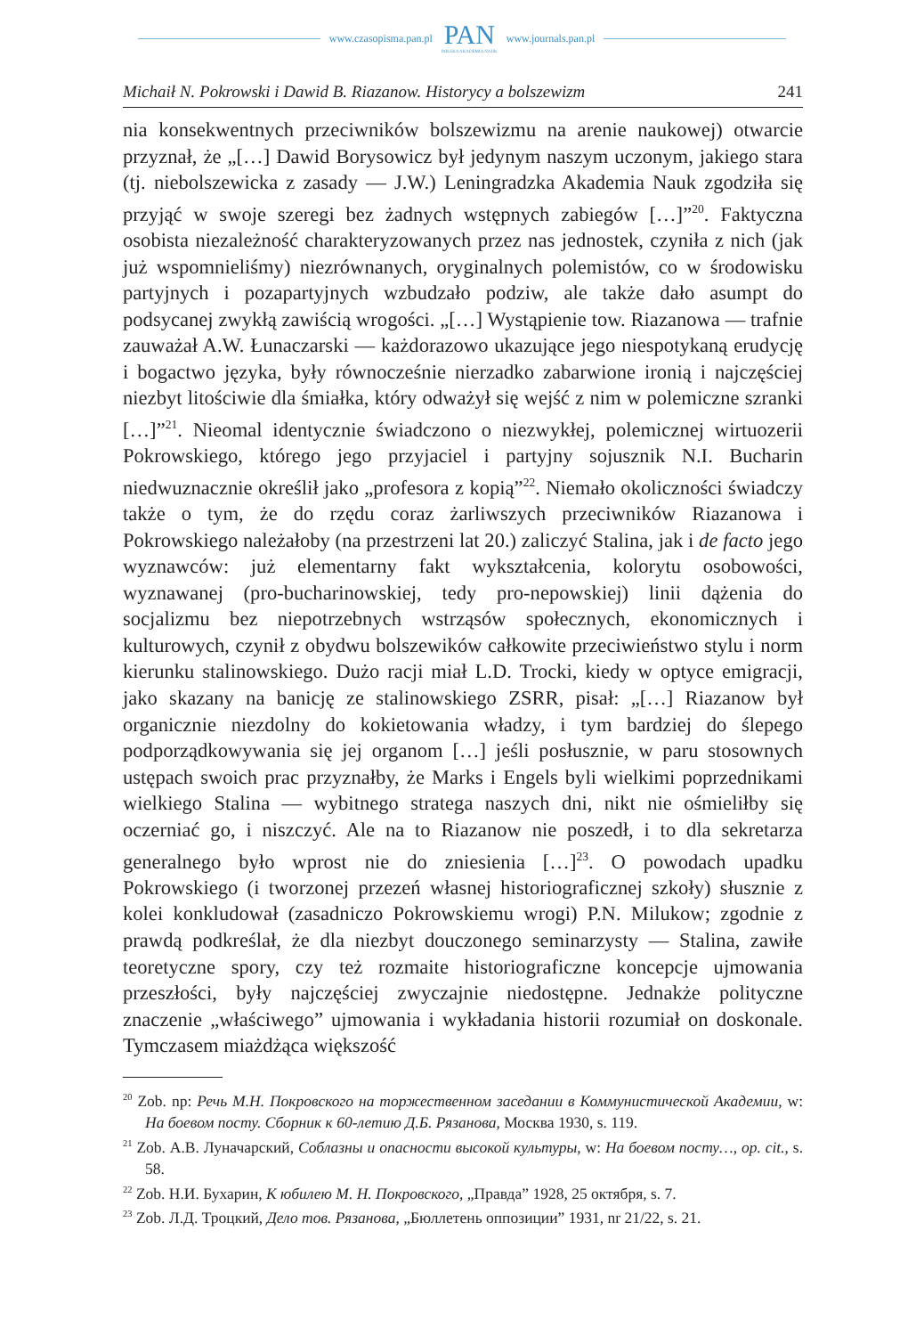www.czasopisma.pan.pl
PAN
POLSKA AKADEMIA NAUK
www.journals.pan.pl
Michaił N. Pokrowski i Dawid B. Riazanow. Historycy a bolszewizm 241
nia konsekwentnych przeciwników bolszewizmu na arenie naukowej) otwarcie przyznał, że „[…] Dawid Borysowicz był jedynym naszym uczonym, jakiego stara (tj. niebolszewicka z zasady — J.W.) Leningradzka Akademia Nauk zgodziła się przyjąć w swoje szeregi bez żadnych wstępnych zabiegów […]”<sup>20</sup>. Faktyczna osobista niezależność charakteryzowanych przez nas jednostek, czyniła z nich (jak już wspomnieliśmy) niezrównanych, oryginalnych polemistów, co w środowisku partyjnych i pozapartyjnych wzbudzało podziw, ale także dało asumpt do podsycanej zwykłą zawiścią wrogości. „[…] Wystąpienie tow. Riazanowa — trafnie zauważał A.W. Łunaczarski — każdorazowo ukazujące jego niespotykaną erudycję i bogactwo języka, były równocześnie nierzadko zabarwione ironią i najczęściej niezbyt litościwie dla śmiałka, który odważył się wejść z nim w polemiczne szranki […]”<sup>21</sup>. Nieomal identycznie świadczono o niezwykłej, polemicznej wirtuozerii Pokrowskiego, którego jego przyjaciel i partyjny sojusznik N.I. Bucharin niedwuznacznie określił jako „profesora z kopią”<sup>22</sup>. Niemało okoliczności świadczy także o tym, że do rzędu coraz żarliwszych przeciwników Riazanowa i Pokrowskiego należałoby (na przestrzeni lat 20.) zaliczyć Stalina, jak i de facto jego wyznawców: już elementarny fakt wykształcenia, kolorytu osobowości, wyznawanej (pro-bucharinowskiej, tedy pro-nepowskiej) linii dążenia do socjalizmu bez niepotrzebnych wstrząsów społecznych, ekonomicznych i kulturowych, czynił z obydwu bolszewików całkowite przeciwieństwo stylu i norm kierunku stalinowskiego. Dużo racji miał L.D. Trocki, kiedy w optyce emigracji, jako skazany na banicję ze stalinowskiego ZSRR, pisał: „[…] Riazanow był organicznie niezdolny do kokietowania władzy, i tym bardziej do ślepego podporządkowywania się jej organom […] jeśli posłusznie, w paru stosownych ustępach swoich prac przyznałby, że Marks i Engels byli wielkimi poprzednikami wielkiego Stalina — wybitnego stratega naszych dni, nikt nie ośmieliłby się oczerniać go, i niszczyć. Ale na to Riazanow nie poszedł, i to dla sekretarza generalnego było wprost nie do zniesienia […]<sup>23</sup>. O powodach upadku Pokrowskiego (i tworzonej przezeń własnej historiograficznej szkoły) słusznie z kolei konkludował (zasadniczo Pokrowskiemu wrogi) P.N. Milukow; zgodnie z prawdą podkreślał, że dla niezbyt douczonego seminarzysty — Stalina, zawiłe teoretyczne spory, czy też rozmaite historiograficzne koncepcje ujmowania przeszłości, były najczęściej zwyczajnie niedostępne. Jednakże polityczne znaczenie „właściwego” ujmowania i wykładania historii rozumiał on doskonale. Tymczasem miażdżąca większość
<sup>20</sup> Zob. np: Речь М.Н. Покровского на торжественном заседании в Коммунистической Академии, w: На боевом посту. Сборник к 60-летию Д.Б. Рязанова, Москва 1930, s. 119.
<sup>21</sup> Zob. А.В. Луначарский, Соблазны и опасности высокой культуры, w: На боевом посту…, op. cit., s. 58.
<sup>22</sup> Zob. Н.И. Бухарин, К юбилею М. Н. Покровского, „Правда” 1928, 25 октября, s. 7.
<sup>23</sup> Zob. Л.Д. Троцкий, Дело тов. Рязанова, „Бюллетень оппозиции” 1931, nr 21/22, s. 21.